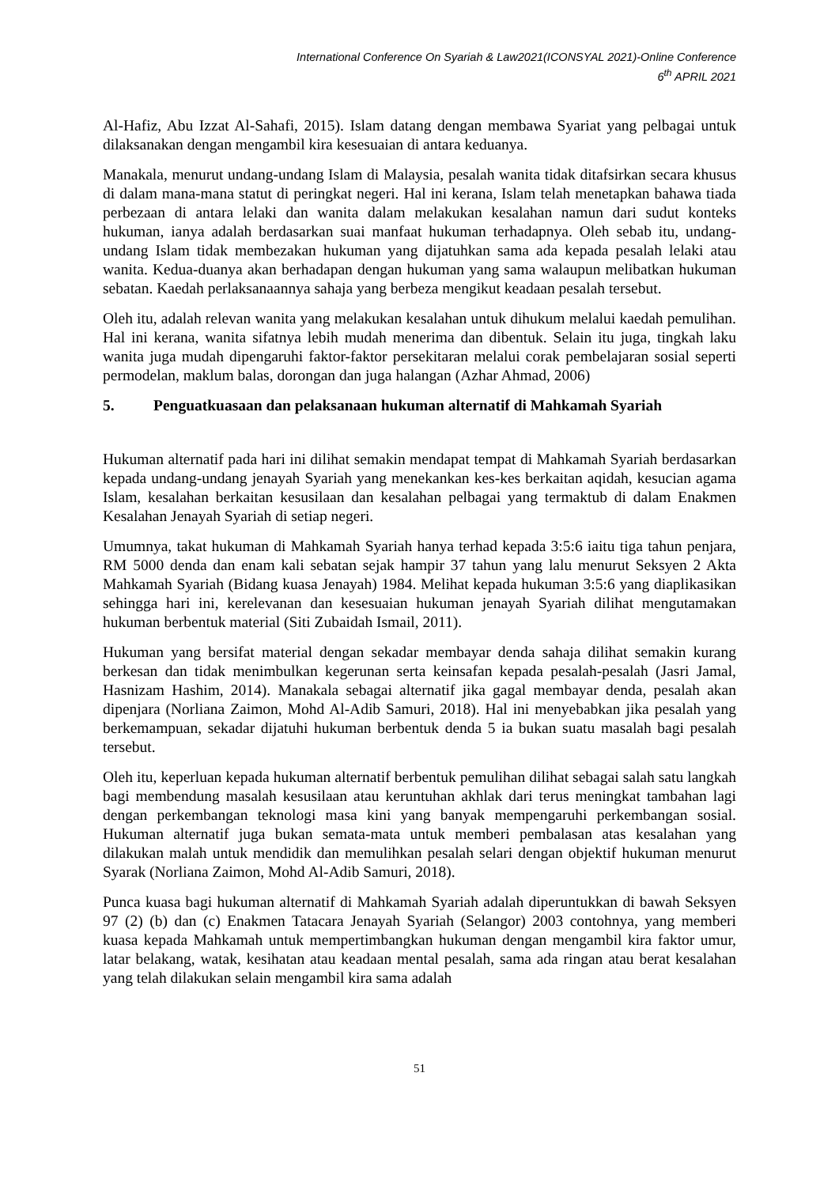International Conference On Syariah & Law2021(ICONSYAL 2021)-Online Conference
6<sup>th</sup> APRIL 2021
Al-Hafiz, Abu Izzat Al-Sahafi, 2015). Islam datang dengan membawa Syariat yang pelbagai untuk dilaksanakan dengan mengambil kira kesesuaian di antara keduanya.
Manakala, menurut undang-undang Islam di Malaysia, pesalah wanita tidak ditafsirkan secara khusus di dalam mana-mana statut di peringkat negeri. Hal ini kerana, Islam telah menetapkan bahawa tiada perbezaan di antara lelaki dan wanita dalam melakukan kesalahan namun dari sudut konteks hukuman, ianya adalah berdasarkan suai manfaat hukuman terhadapnya. Oleh sebab itu, undang-undang Islam tidak membezakan hukuman yang dijatuhkan sama ada kepada pesalah lelaki atau wanita. Kedua-duanya akan berhadapan dengan hukuman yang sama walaupun melibatkan hukuman sebatan. Kaedah perlaksanaannya sahaja yang berbeza mengikut keadaan pesalah tersebut.
Oleh itu, adalah relevan wanita yang melakukan kesalahan untuk dihukum melalui kaedah pemulihan. Hal ini kerana, wanita sifatnya lebih mudah menerima dan dibentuk. Selain itu juga, tingkah laku wanita juga mudah dipengaruhi faktor-faktor persekitaran melalui corak pembelajaran sosial seperti permodelan, maklum balas, dorongan dan juga halangan (Azhar Ahmad, 2006)
5. Penguatkuasaan dan pelaksanaan hukuman alternatif di Mahkamah Syariah
Hukuman alternatif pada hari ini dilihat semakin mendapat tempat di Mahkamah Syariah berdasarkan kepada undang-undang jenayah Syariah yang menekankan kes-kes berkaitan aqidah, kesucian agama Islam, kesalahan berkaitan kesusilaan dan kesalahan pelbagai yang termaktub di dalam Enakmen Kesalahan Jenayah Syariah di setiap negeri.
Umumnya, takat hukuman di Mahkamah Syariah hanya terhad kepada 3:5:6 iaitu tiga tahun penjara, RM 5000 denda dan enam kali sebatan sejak hampir 37 tahun yang lalu menurut Seksyen 2 Akta Mahkamah Syariah (Bidang kuasa Jenayah) 1984. Melihat kepada hukuman 3:5:6 yang diaplikasikan sehingga hari ini, kerelevanan dan kesesuaian hukuman jenayah Syariah dilihat mengutamakan hukuman berbentuk material (Siti Zubaidah Ismail, 2011).
Hukuman yang bersifat material dengan sekadar membayar denda sahaja dilihat semakin kurang berkesan dan tidak menimbulkan kegerunan serta keinsafan kepada pesalah-pesalah (Jasri Jamal, Hasnizam Hashim, 2014). Manakala sebagai alternatif jika gagal membayar denda, pesalah akan dipenjara (Norliana Zaimon, Mohd Al-Adib Samuri, 2018). Hal ini menyebabkan jika pesalah yang berkemampuan, sekadar dijatuhi hukuman berbentuk denda 5 ia bukan suatu masalah bagi pesalah tersebut.
Oleh itu, keperluan kepada hukuman alternatif berbentuk pemulihan dilihat sebagai salah satu langkah bagi membendung masalah kesusilaan atau keruntuhan akhlak dari terus meningkat tambahan lagi dengan perkembangan teknologi masa kini yang banyak mempengaruhi perkembangan sosial. Hukuman alternatif juga bukan semata-mata untuk memberi pembalasan atas kesalahan yang dilakukan malah untuk mendidik dan memulihkan pesalah selari dengan objektif hukuman menurut Syarak (Norliana Zaimon, Mohd Al-Adib Samuri, 2018).
Punca kuasa bagi hukuman alternatif di Mahkamah Syariah adalah diperuntukkan di bawah Seksyen 97 (2) (b) dan (c) Enakmen Tatacara Jenayah Syariah (Selangor) 2003 contohnya, yang memberi kuasa kepada Mahkamah untuk mempertimbangkan hukuman dengan mengambil kira faktor umur, latar belakang, watak, kesihatan atau keadaan mental pesalah, sama ada ringan atau berat kesalahan yang telah dilakukan selain mengambil kira sama adalah
51